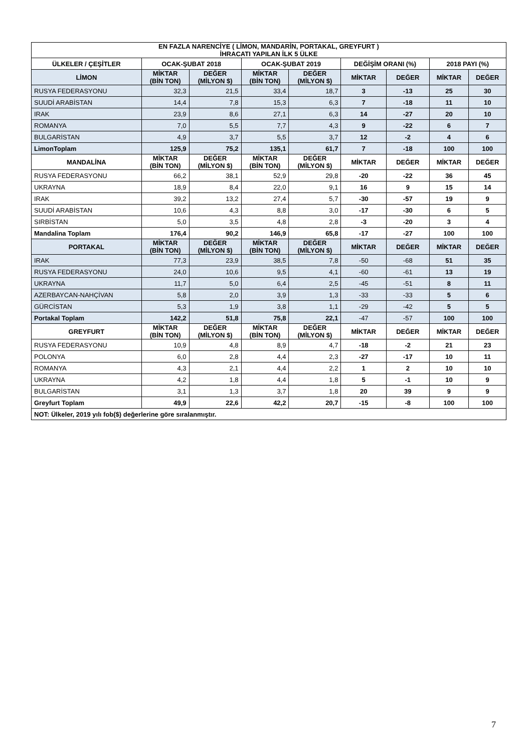| EN FAZLA NARENCİYE ( LİMON, MANDARİN, PORTAKAL, GREYFURT ) İHRACATI YAPILAN İLK 5 ÜLKE | | | | | | | | |
| --- | --- | --- | --- | --- | --- | --- | --- | --- |
| ÜLKELER / ÇEŞİTLER | OCAK-ŞUBAT 2018 | | OCAK-ŞUBAT 2019 | | DEĞİŞİM ORANI (%) | | 2018 PAYI (%) | |
| LİMON | MİKTAR (BİN TON) | DEĞER (MİLYON $) | MİKTAR (BİN TON) | DEĞER (MİLYON $) | MİKTAR | DEĞER | MİKTAR | DEĞER |
| RUSYA FEDERASYONU | 32,3 | 21,5 | 33,4 | 18,7 | 3 | -13 | 25 | 30 |
| SUUDİ ARABİSTAN | 14,4 | 7,8 | 15,3 | 6,3 | 7 | -18 | 11 | 10 |
| IRAK | 23,9 | 8,6 | 27,1 | 6,3 | 14 | -27 | 20 | 10 |
| ROMANYA | 7,0 | 5,5 | 7,7 | 4,3 | 9 | -22 | 6 | 7 |
| BULGARİSTAN | 4,9 | 3,7 | 5,5 | 3,7 | 12 | -2 | 4 | 6 |
| LimonToplam | 125,9 | 75,2 | 135,1 | 61,7 | 7 | -18 | 100 | 100 |
| MANDALİNA | MİKTAR (BİN TON) | DEĞER (MİLYON $) | MİKTAR (BİN TON) | DEĞER (MİLYON $) | MİKTAR | DEĞER | MİKTAR | DEĞER |
| RUSYA FEDERASYONU | 66,2 | 38,1 | 52,9 | 29,8 | -20 | -22 | 36 | 45 |
| UKRAYNA | 18,9 | 8,4 | 22,0 | 9,1 | 16 | 9 | 15 | 14 |
| IRAK | 39,2 | 13,2 | 27,4 | 5,7 | -30 | -57 | 19 | 9 |
| SUUDİ ARABİSTAN | 10,6 | 4,3 | 8,8 | 3,0 | -17 | -30 | 6 | 5 |
| SIRBİSTAN | 5,0 | 3,5 | 4,8 | 2,8 | -3 | -20 | 3 | 4 |
| Mandalina Toplam | 176,4 | 90,2 | 146,9 | 65,8 | -17 | -27 | 100 | 100 |
| PORTAKAL | MİKTAR (BİN TON) | DEĞER (MİLYON $) | MİKTAR (BİN TON) | DEĞER (MİLYON $) | MİKTAR | DEĞER | MİKTAR | DEĞER |
| IRAK | 77,3 | 23,9 | 38,5 | 7,8 | -50 | -68 | 51 | 35 |
| RUSYA FEDERASYONU | 24,0 | 10,6 | 9,5 | 4,1 | -60 | -61 | 13 | 19 |
| UKRAYNA | 11,7 | 5,0 | 6,4 | 2,5 | -45 | -51 | 8 | 11 |
| AZERBAYCAN-NAHÇİVAN | 5,8 | 2,0 | 3,9 | 1,3 | -33 | -33 | 5 | 6 |
| GÜRCİSTAN | 5,3 | 1,9 | 3,8 | 1,1 | -29 | -42 | 5 | 5 |
| Portakal Toplam | 142,2 | 51,8 | 75,8 | 22,1 | -47 | -57 | 100 | 100 |
| GREYFURT | MİKTAR (BİN TON) | DEĞER (MİLYON $) | MİKTAR (BİN TON) | DEĞER (MİLYON $) | MİKTAR | DEĞER | MİKTAR | DEĞER |
| RUSYA FEDERASYONU | 10,9 | 4,8 | 8,9 | 4,7 | -18 | -2 | 21 | 23 |
| POLONYA | 6,0 | 2,8 | 4,4 | 2,3 | -27 | -17 | 10 | 11 |
| ROMANYA | 4,3 | 2,1 | 4,4 | 2,2 | 1 | 2 | 10 | 10 |
| UKRAYNA | 4,2 | 1,8 | 4,4 | 1,8 | 5 | -1 | 10 | 9 |
| BULGARİSTAN | 3,1 | 1,3 | 3,7 | 1,8 | 20 | 39 | 9 | 9 |
| Greyfurt Toplam | 49,9 | 22,6 | 42,2 | 20,7 | -15 | -8 | 100 | 100 |
| NOT: Ülkeler, 2019 yılı fob($) değerlerine göre sıralanmıştır. | | | | | | | | |
7